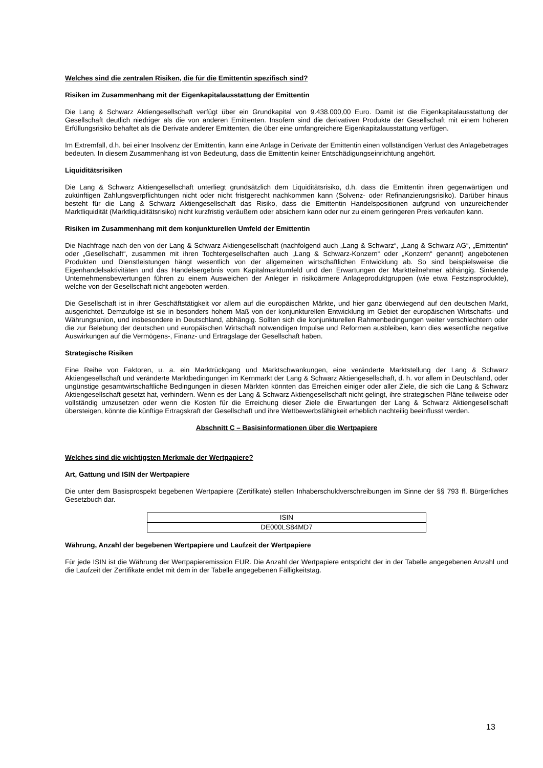Welches sind die zentralen Risiken, die für die Emittentin spezifisch sind?
Risiken im Zusammenhang mit der Eigenkapitalausstattung der Emittentin
Die Lang & Schwarz Aktiengesellschaft verfügt über ein Grundkapital von 9.438.000,00 Euro. Damit ist die Eigenkapitalausstattung der Gesellschaft deutlich niedriger als die von anderen Emittenten. Insofern sind die derivativen Produkte der Gesellschaft mit einem höheren Erfüllungsrisiko behaftet als die Derivate anderer Emittenten, die über eine umfangreichere Eigenkapitalausstattung verfügen.
Im Extremfall, d.h. bei einer Insolvenz der Emittentin, kann eine Anlage in Derivate der Emittentin einen vollständigen Verlust des Anlagebetrages bedeuten. In diesem Zusammenhang ist von Bedeutung, dass die Emittentin keiner Entschädigungseinrichtung angehört.
Liquiditätsrisiken
Die Lang & Schwarz Aktiengesellschaft unterliegt grundsätzlich dem Liquiditätsrisiko, d.h. dass die Emittentin ihren gegenwärtigen und zukünftigen Zahlungsverpflichtungen nicht oder nicht fristgerecht nachkommen kann (Solvenz- oder Refinanzierungsrisiko). Darüber hinaus besteht für die Lang & Schwarz Aktiengesellschaft das Risiko, dass die Emittentin Handelspositionen aufgrund von unzureichender Marktliquidität (Marktliquiditätsrisiko) nicht kurzfristig veräußern oder absichern kann oder nur zu einem geringeren Preis verkaufen kann.
Risiken im Zusammenhang mit dem konjunkturellen Umfeld der Emittentin
Die Nachfrage nach den von der Lang & Schwarz Aktiengesellschaft (nachfolgend auch „Lang & Schwarz“, „Lang & Schwarz AG“, „Emittentin“ oder „Gesellschaft“, zusammen mit ihren Tochtergesellschaften auch „Lang & Schwarz-Konzern“ oder „Konzern“ genannt) angebotenen Produkten und Dienstleistungen hängt wesentlich von der allgemeinen wirtschaftlichen Entwicklung ab. So sind beispielsweise die Eigenhandelsaktivitäten und das Handelsergebnis vom Kapitalmarktumfeld und den Erwartungen der Marktteilnehmer abhängig. Sinkende Unternehmensbewertungen führen zu einem Ausweichen der Anleger in risikoärmere Anlageproduktgruppen (wie etwa Festzinsprodukte), welche von der Gesellschaft nicht angeboten werden.
Die Gesellschaft ist in ihrer Geschäftstätigkeit vor allem auf die europäischen Märkte, und hier ganz überwiegend auf den deutschen Markt, ausgerichtet. Demzufolge ist sie in besonders hohem Maß von der konjunkturellen Entwicklung im Gebiet der europäischen Wirtschafts- und Währungsunion, und insbesondere in Deutschland, abhängig. Sollten sich die konjunkturellen Rahmenbedingungen weiter verschlechtern oder die zur Belebung der deutschen und europäischen Wirtschaft notwendigen Impulse und Reformen ausbleiben, kann dies wesentliche negative Auswirkungen auf die Vermögens-, Finanz- und Ertragslage der Gesellschaft haben.
Strategische Risiken
Eine Reihe von Faktoren, u. a. ein Marktrückgang und Marktschwankungen, eine veränderte Marktstellung der Lang & Schwarz Aktiengesellschaft und veränderte Marktbedingungen im Kernmarkt der Lang & Schwarz Aktiengesellschaft, d. h. vor allem in Deutschland, oder ungünstige gesamtwirtschaftliche Bedingungen in diesen Märkten könnten das Erreichen einiger oder aller Ziele, die sich die Lang & Schwarz Aktiengesellschaft gesetzt hat, verhindern. Wenn es der Lang & Schwarz Aktiengesellschaft nicht gelingt, ihre strategischen Pläne teilweise oder vollständig umzusetzen oder wenn die Kosten für die Erreichung dieser Ziele die Erwartungen der Lang & Schwarz Aktiengesellschaft übersteigen, könnte die künftige Ertragskraft der Gesellschaft und ihre Wettbewerbsfähigkeit erheblich nachteilig beeinflusst werden.
Abschnitt C – Basisinformationen über die Wertpapiere
Welches sind die wichtigsten Merkmale der Wertpapiere?
Art, Gattung und ISIN der Wertpapiere
Die unter dem Basisprospekt begebenen Wertpapiere (Zertifikate) stellen Inhaberschuldverschreibungen im Sinne der §§ 793 ff. Bürgerliches Gesetzbuch dar.
| ISIN |
| DE000LS84MD7 |
Währung, Anzahl der begebenen Wertpapiere und Laufzeit der Wertpapiere
Für jede ISIN ist die Währung der Wertpapieremission EUR. Die Anzahl der Wertpapiere entspricht der in der Tabelle angegebenen Anzahl und die Laufzeit der Zertifikate endet mit dem in der Tabelle angegebenen Fälligkeitstag.
13